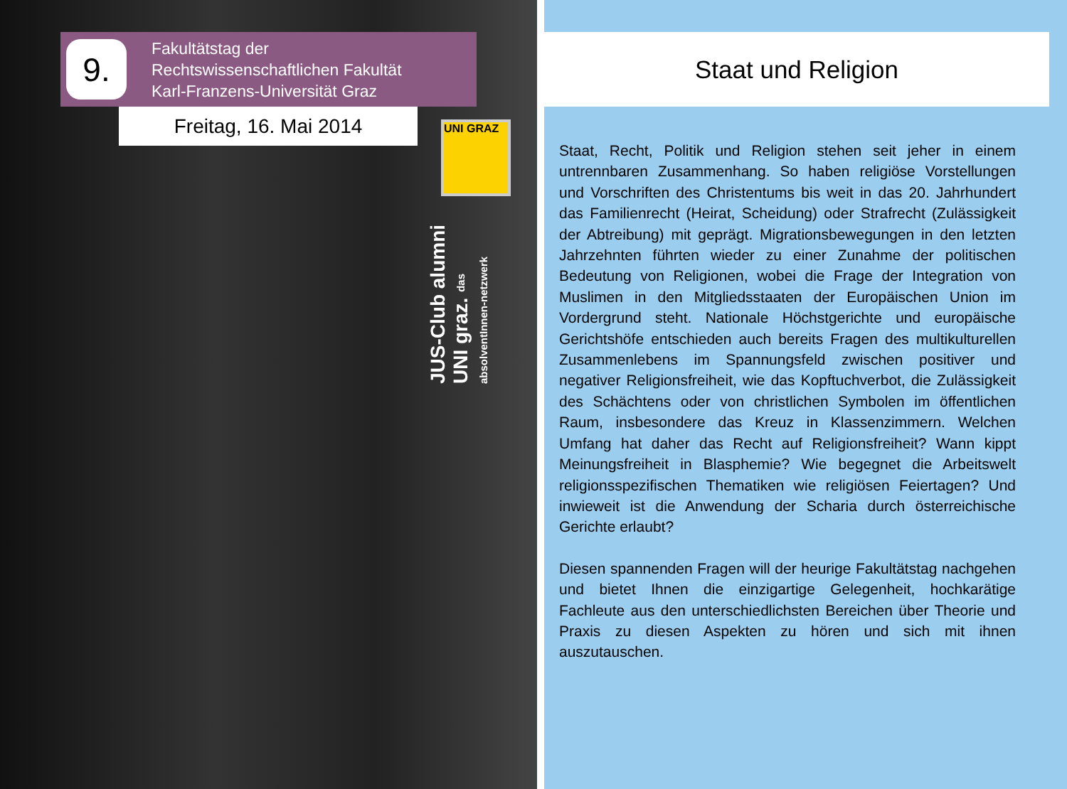9.
Fakultätstag der
Rechtswissenschaftlichen Fakultät
Karl-Franzens-Universität Graz
Freitag, 16. Mai 2014 UNI GRAZ
JUS-Club alumni UNI graz. das absolventInnen-netzwerk
Staat und Religion
Staat, Recht, Politik und Religion stehen seit jeher in einem untrennbaren Zusammenhang. So haben religiöse Vorstellungen und Vorschriften des Christentums bis weit in das 20. Jahrhundert das Familienrecht (Heirat, Scheidung) oder Strafrecht (Zulässigkeit der Abtreibung) mit geprägt. Migrationsbewegungen in den letzten Jahrzehnten führten wieder zu einer Zunahme der politischen Bedeutung von Religionen, wobei die Frage der Integration von Muslimen in den Mitgliedsstaaten der Europäischen Union im Vordergrund steht. Nationale Höchstgerichte und europäische Gerichtshöfe entschieden auch bereits Fragen des multikulturellen Zusammenlebens im Spannungsfeld zwischen positiver und negativer Religionsfreiheit, wie das Kopftuchverbot, die Zulässigkeit des Schächtens oder von christlichen Symbolen im öffentlichen Raum, insbesondere das Kreuz in Klassenzimmern. Welchen Umfang hat daher das Recht auf Religionsfreiheit? Wann kippt Meinungsfreiheit in Blasphemie? Wie begegnet die Arbeitswelt religionsspezifischen Thematiken wie religiösen Feiertagen? Und inwieweit ist die Anwendung der Scharia durch österreichische Gerichte erlaubt?
Diesen spannenden Fragen will der heurige Fakultätstag nachgehen und bietet Ihnen die einzigartige Gelegenheit, hochkarätige Fachleute aus den unterschiedlichsten Bereichen über Theorie und Praxis zu diesen Aspekten zu hören und sich mit ihnen auszutauschen.